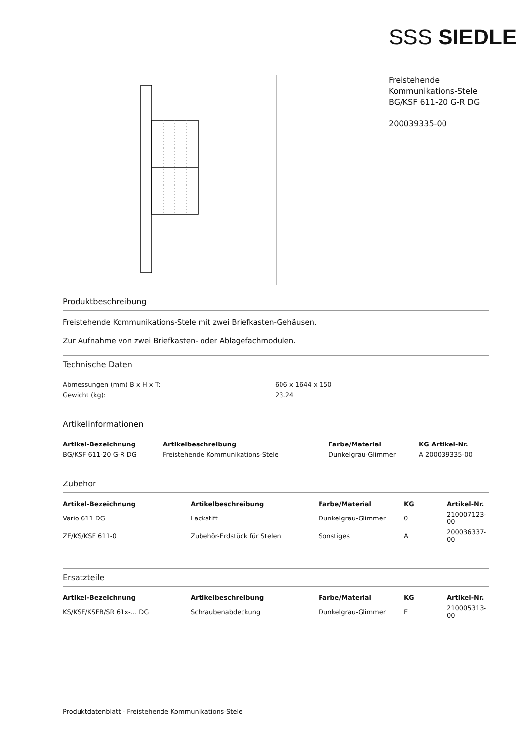SSS SIEDLE
Freistehende
Kommunikations-Stele
BG/KSF 611-20 G-R DG
200039335-00
Produktbeschreibung
Freistehende Kommunikations-Stele mit zwei Briefkasten-Gehäusen.
Zur Aufnahme von zwei Briefkasten- oder Ablagefachmodulen.
Technische Daten
| Abmessungen (mm) B x H x T: | 606 x 1644 x 150 |
| Gewicht (kg): | 23.24 |
Artikelinformationen
| Artikel-Bezeichnung | Artikelbeschreibung | Farbe/Material | KG Artikel-Nr. |
| --- | --- | --- | --- |
| BG/KSF 611-20 G-R DG | Freistehende Kommunikations-Stele | Dunkelgrau-Glimmer | A 200039335-00 |
Zubehör
| Artikel-Bezeichnung | Artikelbeschreibung | Farbe/Material | KG | Artikel-Nr. |
| --- | --- | --- | --- | --- |
| Vario 611 DG | Lackstift | Dunkelgrau-Glimmer | 0 | 210007123-00 |
| ZE/KS/KSF 611-0 | Zubehör-Erdstück für Stelen | Sonstiges | A | 200036337-00 |
Ersatzteile
| Artikel-Bezeichnung | Artikelbeschreibung | Farbe/Material | KG | Artikel-Nr. |
| --- | --- | --- | --- | --- |
| KS/KSF/KSFB/SR 61x-... DG | Schraubenabdeckung | Dunkelgrau-Glimmer | E | 210005313-00 |
Produktdatenblatt - Freistehende Kommunikations-Stele